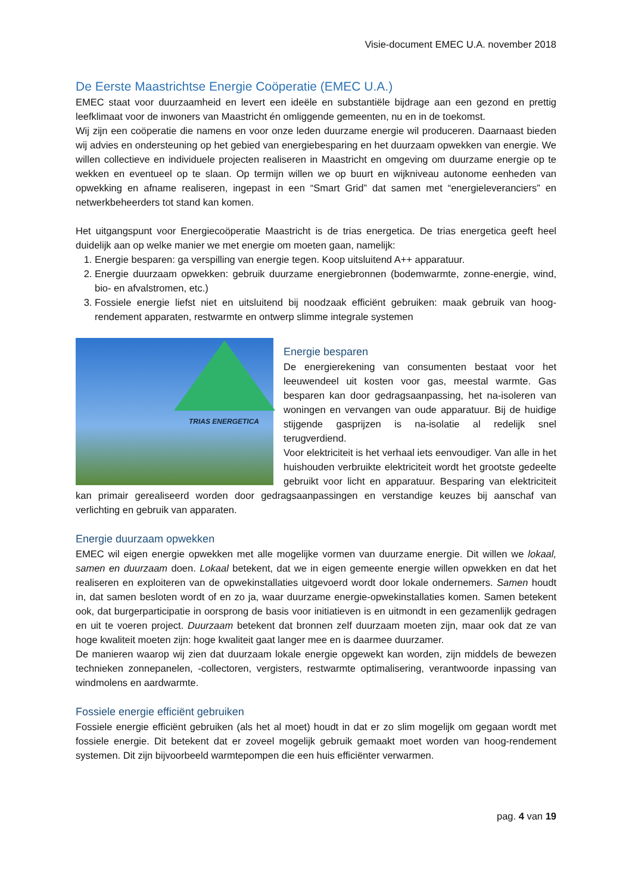Visie-document EMEC U.A. november 2018
De Eerste Maastrichtse Energie Coöperatie (EMEC U.A.)
EMEC staat voor duurzaamheid en levert een ideële en substantiële bijdrage aan een gezond en prettig leefklimaat voor de inwoners van Maastricht én omliggende gemeenten, nu en in de toekomst.
Wij zijn een coöperatie die namens en voor onze leden duurzame energie wil produceren. Daarnaast bieden wij advies en ondersteuning op het gebied van energiebesparing en het duurzaam opwekken van energie. We willen collectieve en individuele projecten realiseren in Maastricht en omgeving om duurzame energie op te wekken en eventueel op te slaan. Op termijn willen we op buurt en wijkniveau autonome eenheden van opwekking en afname realiseren, ingepast in een “Smart Grid” dat samen met “energieleveranciers” en netwerkbeheerders tot stand kan komen.
Het uitgangspunt voor Energiecoöperatie Maastricht is de trias energetica. De trias energetica geeft heel duidelijk aan op welke manier we met energie om moeten gaan, namelijk:
1. Energie besparen: ga verspilling van energie tegen. Koop uitsluitend A++ apparatuur.
2. Energie duurzaam opwekken: gebruik duurzame energiebronnen (bodemwarmte, zonne-energie, wind, bio- en afvalstromen, etc.)
3. Fossiele energie liefst niet en uitsluitend bij noodzaak efficiënt gebruiken: maak gebruik van hoog-rendement apparaten, restwarmte en ontwerp slimme integrale systemen
TRIAS ENERGETICA
Energie besparen
De energierekening van consumenten bestaat voor het leeuwendeel uit kosten voor gas, meestal warmte. Gas besparen kan door gedragsaanpassing, het na-isoleren van woningen en vervangen van oude apparatuur. Bij de huidige stijgende gasprijzen is na-isolatie al redelijk snel terugverdiend.
Voor elektriciteit is het verhaal iets eenvoudiger. Van alle in het huishouden verbruikte elektriciteit wordt het grootste gedeelte gebruikt voor licht en apparatuur. Besparing van elektriciteit kan primair gerealiseerd worden door gedragsaanpassingen en verstandige keuzes bij aanschaf van verlichting en gebruik van apparaten.
Energie duurzaam opwekken
EMEC wil eigen energie opwekken met alle mogelijke vormen van duurzame energie. Dit willen we lokaal, samen en duurzaam doen. Lokaal betekent, dat we in eigen gemeente energie willen opwekken en dat het realiseren en exploiteren van de opwekinstallaties uitgevoerd wordt door lokale ondernemers. Samen houdt in, dat samen besloten wordt of en zo ja, waar duurzame energie-opwekinstallaties komen. Samen betekent ook, dat burgerparticipatie in oorsprong de basis voor initiatieven is en uitmondt in een gezamenlijk gedragen en uit te voeren project. Duurzaam betekent dat bronnen zelf duurzaam moeten zijn, maar ook dat ze van hoge kwaliteit moeten zijn: hoge kwaliteit gaat langer mee en is daarmee duurzamer.
De manieren waarop wij zien dat duurzaam lokale energie opgewekt kan worden, zijn middels de bewezen technieken zonnepanelen, -collectoren, vergisters, restwarmte optimalisering, verantwoorde inpassing van windmolens en aardwarmte.
Fossiele energie efficiënt gebruiken
Fossiele energie efficiënt gebruiken (als het al moet) houdt in dat er zo slim mogelijk om gegaan wordt met fossiele energie. Dit betekent dat er zoveel mogelijk gebruik gemaakt moet worden van hoog-rendement systemen. Dit zijn bijvoorbeeld warmtepompen die een huis efficiënter verwarmen.
pag. 4 van 19